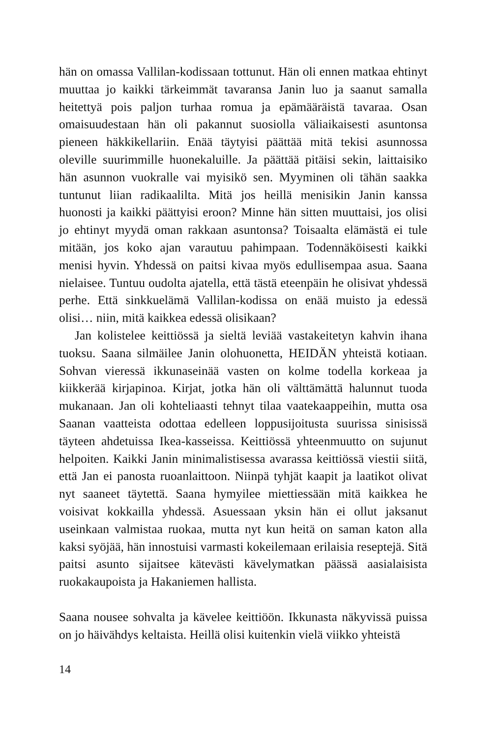hän on omassa Vallilan-kodissaan tottunut. Hän oli ennen matkaa ehtinyt muuttaa jo kaikki tärkeimmät tavaransa Janin luo ja saanut samalla heitettyä pois paljon turhaa romua ja epämääräistä tavaraa. Osan omaisuudestaan hän oli pakannut suosiolla väliaikaisesti asuntonsa pieneen häkkikellariin. Enää täytyisi päättää mitä tekisi asunnossa oleville suurimmille huonekaluille. Ja päättää pitäisi sekin, laittaisiko hän asunnon vuokralle vai myisikö sen. Myyminen oli tähän saakka tuntunut liian radikaalilta. Mitä jos heillä menisikin Janin kanssa huonosti ja kaikki päättyisi eroon? Minne hän sitten muuttaisi, jos olisi jo ehtinyt myydä oman rakkaan asuntonsa? Toisaalta elämästä ei tule mitään, jos koko ajan varautuu pahimpaan. Todennäköisesti kaikki menisi hyvin. Yhdessä on paitsi kivaa myös edullisempaa asua. Saana nielaisee. Tuntuu oudolta ajatella, että tästä eteenpäin he olisivat yhdessä perhe. Että sinkkuelämä Vallilan-kodissa on enää muisto ja edessä olisi… niin, mitä kaikkea edessä olisikaan?
Jan kolistelee keittiössä ja sieltä leviää vastakeitetyn kahvin ihana tuoksu. Saana silmäilee Janin olohuonetta, HEIDÄN yhteistä kotiaan. Sohvan vieressä ikkunaseinää vasten on kolme todella korkeaa ja kiikkerää kirjapinoa. Kirjat, jotka hän oli välttämättä halunnut tuoda mukanaan. Jan oli kohteliaasti tehnyt tilaa vaatekaappeihin, mutta osa Saanan vaatteista odottaa edelleen loppusijoitusta suurissa sinisissä täyteen ahdetuissa Ikea-kasseissa. Keittiössä yhteenmuutto on sujunut helpoiten. Kaikki Janin minimalistisessa avarassa keittiössä viestii siitä, että Jan ei panosta ruoanlaittoon. Niinpä tyhjät kaapit ja laatikot olivat nyt saaneet täytettä. Saana hymyilee miettiessään mitä kaikkea he voisivat kokkailla yhdessä. Asuessaan yksin hän ei ollut jaksanut useinkaan valmistaa ruokaa, mutta nyt kun heitä on saman katon alla kaksi syöjää, hän innostuisi varmasti kokeilemaan erilaisia reseptejä. Sitä paitsi asunto sijaitsee kätevästi kävelymatkan päässä aasialaisista ruokakaupoista ja Hakaniemen hallista.
Saana nousee sohvalta ja kävelee keittiöön. Ikkunasta näkyvissä puissa on jo häivähdys keltaista. Heillä olisi kuitenkin vielä viikko yhteistä
14